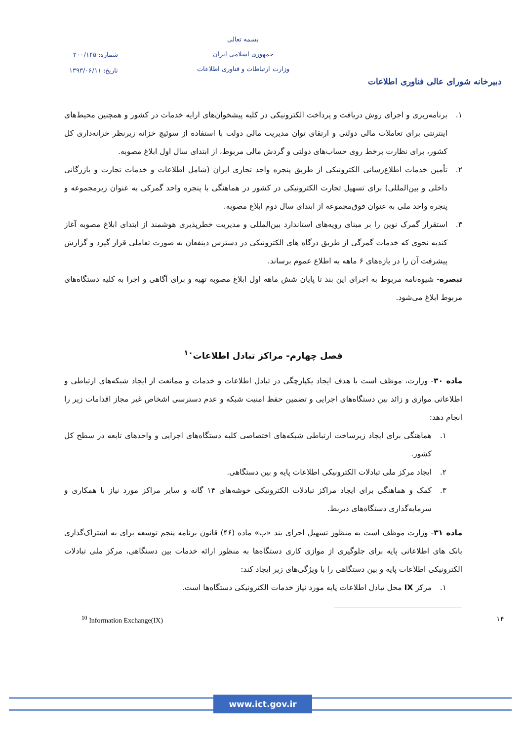شماره: ۲۰۰/۱۴۵
تاریخ: ۱۳۹۳/۰۶/۱۱
بسمه تعالی
جمهوری اسلامی ایران
وزارت ارتباطات و فناوری اطلاعات
دبیرخانه شورای عالی فناوری اطلاعات
۱. برنامه‌ریزی و اجرای روش دریافت و پرداخت الکترونیکی در کلیه پیشخوان‌های ارایه خدمات در کشور و همچنین محیط‌های اینترنتی برای تعاملات مالی دولتی و ارتقای توان مدیریت مالی دولت با استفاده از سوئیچ خزانه زیرنظر خزانه‌داری کل کشور، برای نظارت برخط روی حساب‌های دولتی و گردش مالی مربوط، از ابتدای سال اول ابلاغ مصوبه.
۲. تأمین خدمات اطلاع‌رسانی الکترونیکی از طریق پنجره واحد تجاری ایران (شامل اطلاعات و خدمات تجارت و بازرگانی داخلی و بین‌المللی) برای تسهیل تجارت الکترونیکی در کشور در هماهنگی با پنجره واحد گمرکی به عنوان زیرمجموعه و پنجره واحد ملی به عنوان فوق‌مجموعه از ابتدای سال دوم ابلاغ مصوبه.
۳. استقرار گمرک نوین را بر مبنای رویه‌های استاندارد بین‌المللی و مدیریت خطرپذیری هوشمند از ابتدای ابلاغ مصوبه آغاز کندبه نحوی که خدمات گمرگی از طریق درگاه های الکترونیکی در دسترس ذینفعان به صورت تعاملی قرار گیرد و گزارش پیشرفت آن را در بازه‌های ۶ ماهه به اطلاع عموم برساند.
تبصره- شیوه‌نامه مربوط به اجرای این بند تا پایان شش ماهه اول ابلاغ مصوبه تهیه و برای آگاهی و اجرا به کلیه دستگاه‌های مربوط ابلاغ می‌شود.
فصل چهارم- مراکز تبادل اطلاعات<sup>۱۰</sup>
ماده ۳۰- وزارت، موظف است با هدف ایجاد یکپارچگی در تبادل اطلاعات و خدمات و ممانعت از ایجاد شبکه‌های ارتباطی و اطلاعاتی موازی و زائد بین دستگاه‌های اجرایی و تضمین حفظ امنیت شبکه و عدم دسترسی اشخاص غیر مجاز اقدامات زیر را انجام دهد:
۱. هماهنگی برای ایجاد زیرساخت ارتباطی شبکه‌های اختصاصی کلیه دستگاه‌های اجرایی و واحدهای تابعه در سطح کل کشور.
۲. ایجاد مرکز ملی تبادلات الکترونیکی اطلاعات پایه و بین دستگاهی.
۳. کمک و هماهنگی برای ایجاد مراکز تبادلات الکترونیکی خوشه‌های ۱۴ گانه و سایر مراکز مورد نیاز با همکاری و سرمایه‌گذاری دستگاه‌های ذیربط.
ماده ۳۱- وزارت موظف است به منظور تسهیل اجرای بند «ب» ماده (۴۶) قانون برنامه پنجم توسعه برای به اشتراک‌گذاری بانک های اطلاعاتی پایه برای جلوگیری از موازی کاری دستگاه‌ها به منظور ارائه خدمات بین دستگاهی، مرکز ملی تبادلات الکترونیکی اطلاعات پایه و بین دستگاهی را با ویژگی‌های زیر ایجاد کند:
۱. مرکز IX محل تبادل اطلاعات پایه مورد نیاز خدمات الکترونیکی دستگاه‌ها است.
<sup>10</sup> Information Exchange(IX) ۱۴
www.ict.gov.ir